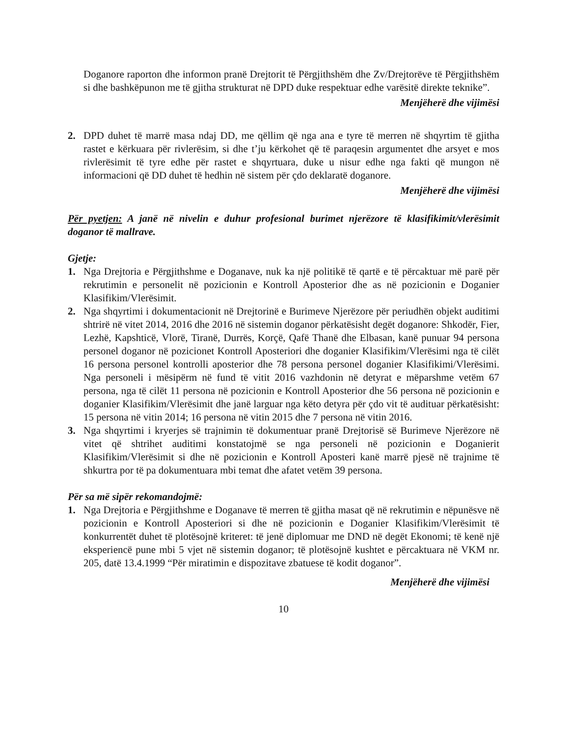Doganore raporton dhe informon pranë Drejtorit të Përgjithshëm dhe Zv/Drejtorëve të Përgjithshëm si dhe bashkëpunon me të gjitha strukturat në DPD duke respektuar edhe varësitë direkte teknike”.
Menjëherë dhe vijimësi
2. DPD duhet të marrë masa ndaj DD, me qëllim që nga ana e tyre të merren në shqyrtim të gjitha rastet e kërkuara për rivlerësim, si dhe t’ju kërkohet që të paraqesin argumentet dhe arsyet e mos rivlerësimit të tyre edhe për rastet e shqyrtuara, duke u nisur edhe nga fakti që mungon në informacioni që DD duhet të hedhin në sistem për çdo deklaratë doganore.
Menjëherë dhe vijimësi
Për pyetjen: A janë në nivelin e duhur profesional burimet njerëzore të klasifikimit/vlerësimit doganor të mallrave.
Gjetje:
1. Nga Drejtoria e Përgjithshme e Doganave, nuk ka një politikë të qartë e të përcaktuar më parë për rekrutimin e personelit në pozicionin e Kontroll Aposterior dhe as në pozicionin e Doganier Klasifikim/Vlerësimit.
2. Nga shqyrtimi i dokumentacionit në Drejtorinë e Burimeve Njerëzore për periudhën objekt auditimi shtrirë në vitet 2014, 2016 dhe 2016 në sistemin doganor përkatësisht degët doganore: Shkodër, Fier, Lezhë, Kapshticë, Vlorë, Tiranë, Durrës, Korçë, Qafë Thanë dhe Elbasan, kanë punuar 94 persona personel doganor në pozicionet Kontroll Aposteriori dhe doganier Klasifikim/Vlerësimi nga të cilët 16 persona personel kontrolli aposterior dhe 78 persona personel doganier Klasifikimi/Vlerësimi. Nga personeli i mësipërm në fund të vitit 2016 vazhdonin në detyrat e mëparshme vetëm 67 persona, nga të cilët 11 persona në pozicionin e Kontroll Aposterior dhe 56 persona në pozicionin e doganier Klasifikim/Vlerësimit dhe janë larguar nga këto detyra për çdo vit të audituar përkatësisht: 15 persona në vitin 2014; 16 persona në vitin 2015 dhe 7 persona në vitin 2016.
3. Nga shqyrtimi i kryerjes së trajnimin të dokumentuar pranë Drejtorisë së Burimeve Njerëzore në vitet që shtrihet auditimi konstatojmë se nga personeli në pozicionin e Doganierit Klasifikim/Vlerësimit si dhe në pozicionin e Kontroll Aposteri kanë marrë pjesë në trajnime të shkurtra por të pa dokumentuara mbi temat dhe afatet vetëm 39 persona.
Për sa më sipër rekomandojmë:
1. Nga Drejtoria e Përgjithshme e Doganave të merren të gjitha masat që në rekrutimin e nëpunësve në pozicionin e Kontroll Aposteriori si dhe në pozicionin e Doganier Klasifikim/Vlerësimit të konkurrentët duhet të plotësojnë kriteret: të jenë diplomuar me DND në degët Ekonomi; të kenë një eksperiencë pune mbi 5 vjet në sistemin doganor; të plotësojnë kushtet e përcaktuara në VKM nr. 205, datë 13.4.1999 “Për miratimin e dispozitave zbatuese të kodit doganor”.
Menjëherë dhe vijimësi
10